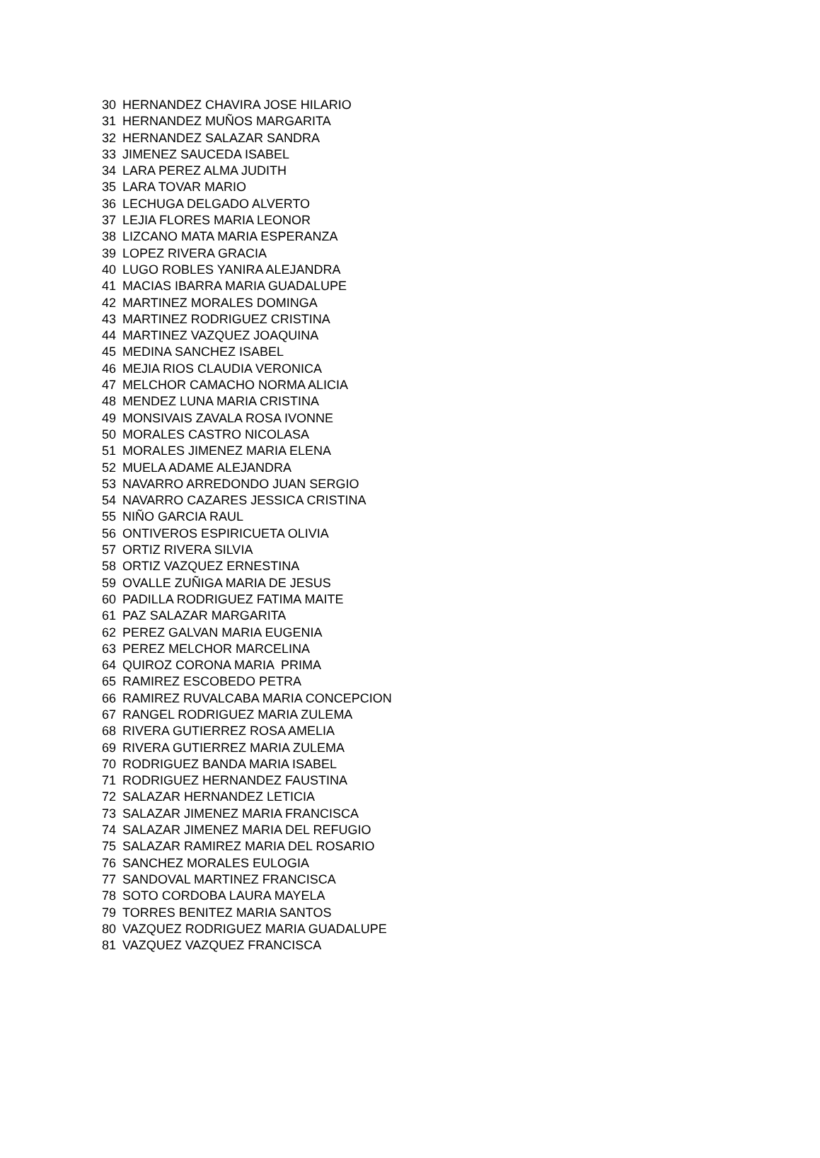| 30 | HERNANDEZ CHAVIRA JOSE HILARIO |
| 31 | HERNANDEZ MUÑOS MARGARITA |
| 32 | HERNANDEZ SALAZAR SANDRA |
| 33 | JIMENEZ SAUCEDA ISABEL |
| 34 | LARA PEREZ ALMA JUDITH |
| 35 | LARA TOVAR MARIO |
| 36 | LECHUGA DELGADO ALVERTO |
| 37 | LEJIA FLORES MARIA LEONOR |
| 38 | LIZCANO MATA MARIA ESPERANZA |
| 39 | LOPEZ RIVERA GRACIA |
| 40 | LUGO ROBLES YANIRA ALEJANDRA |
| 41 | MACIAS IBARRA MARIA GUADALUPE |
| 42 | MARTINEZ MORALES DOMINGA |
| 43 | MARTINEZ RODRIGUEZ CRISTINA |
| 44 | MARTINEZ VAZQUEZ JOAQUINA |
| 45 | MEDINA SANCHEZ ISABEL |
| 46 | MEJIA RIOS CLAUDIA VERONICA |
| 47 | MELCHOR CAMACHO NORMA ALICIA |
| 48 | MENDEZ LUNA MARIA CRISTINA |
| 49 | MONSIVAIS ZAVALA ROSA IVONNE |
| 50 | MORALES CASTRO NICOLASA |
| 51 | MORALES JIMENEZ MARIA ELENA |
| 52 | MUELA ADAME ALEJANDRA |
| 53 | NAVARRO ARREDONDO JUAN SERGIO |
| 54 | NAVARRO CAZARES JESSICA CRISTINA |
| 55 | NIÑO GARCIA RAUL |
| 56 | ONTIVEROS ESPIRICUETA OLIVIA |
| 57 | ORTIZ RIVERA SILVIA |
| 58 | ORTIZ VAZQUEZ ERNESTINA |
| 59 | OVALLE ZUÑIGA MARIA DE JESUS |
| 60 | PADILLA RODRIGUEZ FATIMA MAITE |
| 61 | PAZ SALAZAR MARGARITA |
| 62 | PEREZ GALVAN MARIA EUGENIA |
| 63 | PEREZ MELCHOR MARCELINA |
| 64 | QUIROZ CORONA MARIA PRIMA |
| 65 | RAMIREZ ESCOBEDO PETRA |
| 66 | RAMIREZ RUVALCABA MARIA CONCEPCION |
| 67 | RANGEL RODRIGUEZ MARIA ZULEMA |
| 68 | RIVERA GUTIERREZ ROSA AMELIA |
| 69 | RIVERA GUTIERREZ MARIA ZULEMA |
| 70 | RODRIGUEZ BANDA MARIA ISABEL |
| 71 | RODRIGUEZ HERNANDEZ FAUSTINA |
| 72 | SALAZAR HERNANDEZ LETICIA |
| 73 | SALAZAR JIMENEZ MARIA FRANCISCA |
| 74 | SALAZAR JIMENEZ MARIA DEL REFUGIO |
| 75 | SALAZAR RAMIREZ MARIA DEL ROSARIO |
| 76 | SANCHEZ MORALES EULOGIA |
| 77 | SANDOVAL MARTINEZ FRANCISCA |
| 78 | SOTO CORDOBA LAURA MAYELA |
| 79 | TORRES BENITEZ MARIA SANTOS |
| 80 | VAZQUEZ RODRIGUEZ MARIA GUADALUPE |
| 81 | VAZQUEZ VAZQUEZ FRANCISCA |